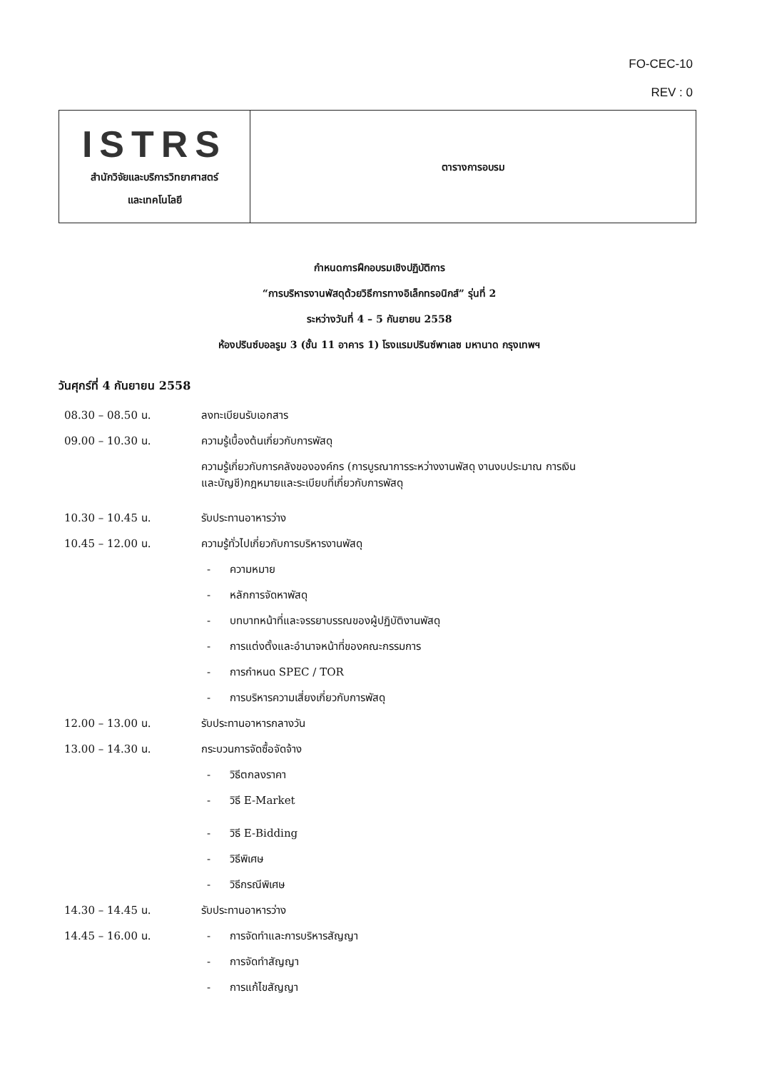FO-CEC-10
REV : 0
| ISTRS สำนักวิจัยและบริการวิทยาศาสตร์ และเทคโนโลยี | ตารางการอบรม |
กำหนดการฝึกอบรมเชิงปฏิบัติการ
“การบริหารงานพัสดุด้วยวิธีการทางอิเล็กทรอนิกส์” รุ่นที่ 2
ระหว่างวันที่ 4 – 5 กันยายน 2558
ห้องปรินซ์บอลรูม 3 (ชั้น 11 อาคาร 1) โรงแรมปรินซ์พาเลซ มหานาด กรุงเทพฯ
วันศุกร์ที่ 4 กันยายน 2558
| 08.30 – 08.50 น. | ลงทะเบียนรับเอกสาร |
| 09.00 – 10.30 น. | ความรู้เบื้องต้นเกี่ยวกับการพัสดุ |
| | ความรู้เกี่ยวกับการคลังขององค์กร (การบูรณาการระหว่างงานพัสดุ งานงบประมาณ การเงิน และบัญชี)กฎหมายและระเบียบที่เกี่ยวกับการพัสดุ |
| 10.30 – 10.45 น. | รับประทานอาหารว่าง |
| 10.45 – 12.00 น. | ความรู้ทั่วไปเกี่ยวกับการบริหารงานพัสดุ |
| | - ความหมาย |
| | - หลักการจัดหาพัสดุ |
| | - บทบาทหน้าที่และจรรยาบรรณของผู้ปฏิบัติงานพัสดุ |
| | - การแต่งตั้งและอำนาจหน้าที่ของคณะกรรมการ |
| | - การกำหนด SPEC / TOR |
| | - การบริหารความเสี่ยงเกี่ยวกับการพัสดุ |
| 12.00 – 13.00 น. | รับประทานอาหารกลางวัน |
| 13.00 – 14.30 น. | กระบวนการจัดซื้อจัดจ้าง |
| | - วิธีตกลงราคา |
| | - วิธี E-Market |
| | - วิธี E-Bidding |
| | - วิธีพิเศษ |
| | - วิธีกรณีพิเศษ |
| 14.30 – 14.45 น. | รับประทานอาหารว่าง |
| 14.45 – 16.00 น. | - การจัดทำและการบริหารสัญญา |
| | - การจัดทำสัญญา |
| | - การแก้ไขสัญญา |